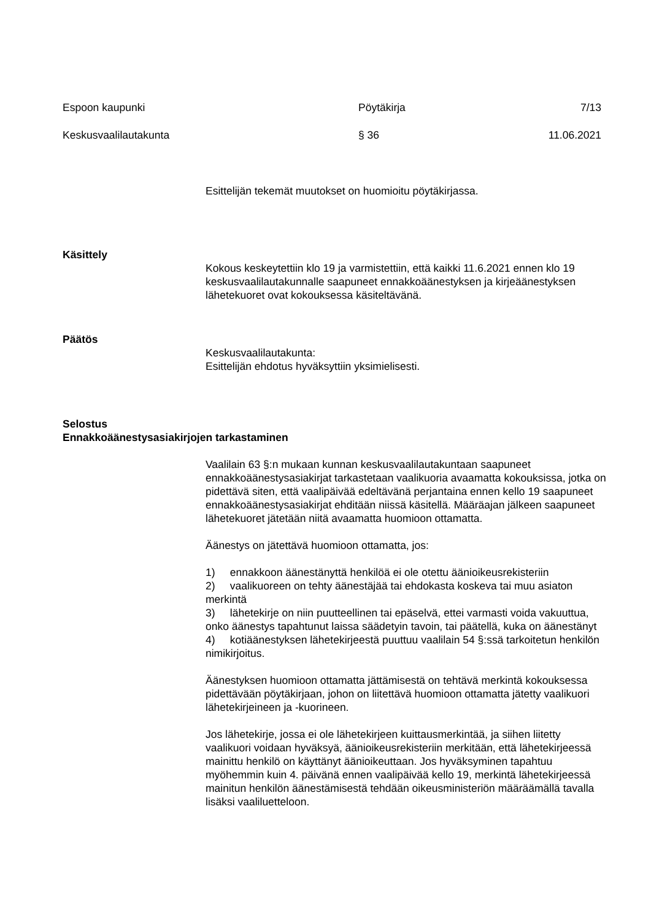Espoon kaupunki Pöytäkirja 7/13
Keskusvaalilautakunta § 36 11.06.2021
Esittelijän tekemät muutokset on huomioitu pöytäkirjassa.
Käsittely
Kokous keskeytettiin klo 19 ja varmistettiin, että kaikki 11.6.2021 ennen klo 19 keskusvaalilautakunnalle saapuneet ennakkoäänestyksen ja kirjeäänestyksen lähetekuoret ovat kokouksessa käsiteltävänä.
Päätös
Keskusvaalilautakunta:
Esittelijän ehdotus hyväksyttiin yksimielisesti.
Selostus
Ennakkoäänestysasiakirjojen tarkastaminen
Vaalilain 63 §:n mukaan kunnan keskusvaalilautakuntaan saapuneet ennakkoäänestysasiakirjat tarkastetaan vaalikuoria avaamatta kokouksissa, jotka on pidettävä siten, että vaalipäivää edeltävänä perjantaina ennen kello 19 saapuneet ennakkoäänestysasiakirjat ehditään niissä käsitellä. Määräajan jälkeen saapuneet lähetekuoret jätetään niitä avaamatta huomioon ottamatta.
Äänestys on jätettävä huomioon ottamatta, jos:
1) ennakkoon äänestänyttä henkilöä ei ole otettu äänioikeusrekisteriin
2) vaalikuoreen on tehty äänestäjää tai ehdokasta koskeva tai muu asiaton merkintä
3) lähetekirje on niin puutteellinen tai epäselvä, ettei varmasti voida vakuuttua, onko äänestys tapahtunut laissa säädetyin tavoin, tai päätellä, kuka on äänestänyt
4) kotiäänestyksen lähetekirjeestä puuttuu vaalilain 54 §:ssä tarkoitetun henkilön nimikirjoitus.
Äänestyksen huomioon ottamatta jättämisestä on tehtävä merkintä kokouksessa pidettävään pöytäkirjaan, johon on liitettävä huomioon ottamatta jätetty vaalikuori lähetekirjeineen ja -kuorineen.
Jos lähetekirje, jossa ei ole lähetekirjeen kuittausmerkintää, ja siihen liitetty vaalikuori voidaan hyväksyä, äänioikeusrekisteriin merkitään, että lähetekirjeessä mainittu henkilö on käyttänyt äänioikeuttaan. Jos hyväksyminen tapahtuu myöhemmin kuin 4. päivänä ennen vaalipäivää kello 19, merkintä lähetekirjeessä mainitun henkilön äänestämisestä tehdään oikeusministeriön määräämällä tavalla lisäksi vaaliluetteloon.